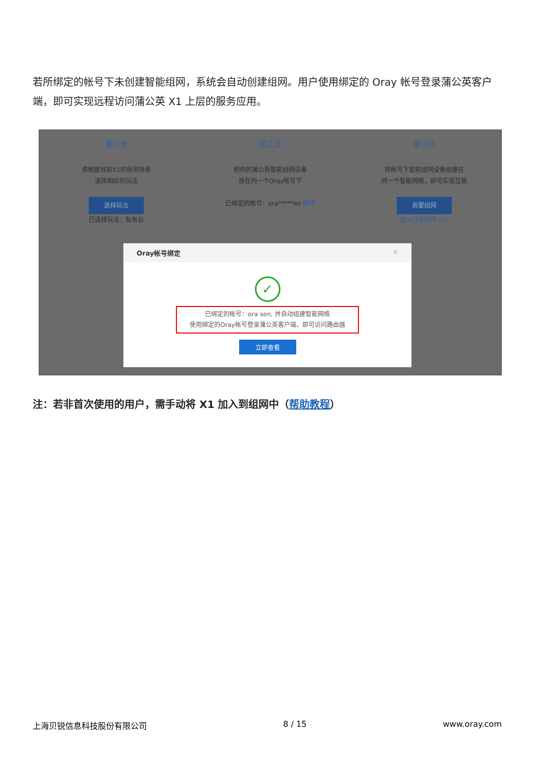若所绑定的帐号下未创建智能组网，系统会自动创建组网。用户使用绑定的 Oray 帐号登录蒲公英客户端，即可实现远程访问蒲公英 X1 上层的服务应用。
第一步 第二步 第三步
请根据当前X1的使用场景
选择相应的玩法
选择玩法
已选择玩法：私有云
把你的蒲公英智能组网设备
放在同一个Oray帐号下
已绑定的帐号：ora*****en 解绑
将帐号下智能组网设备组建在
同一个智能网络，即可实现互联
我要组网
加入已有网络 >>
Oray帐号绑定 ×
✓
已绑定的帐号：ora sen, 并自动组建智能网络
使用绑定的Oray帐号登录蒲公英客户端，即可访问路由器
立即查看
注：若非首次使用的用户，需手动将 X1 加入到组网中（帮助教程）
上海贝锐信息科技股份有限公司 8 / 15 www.oray.com